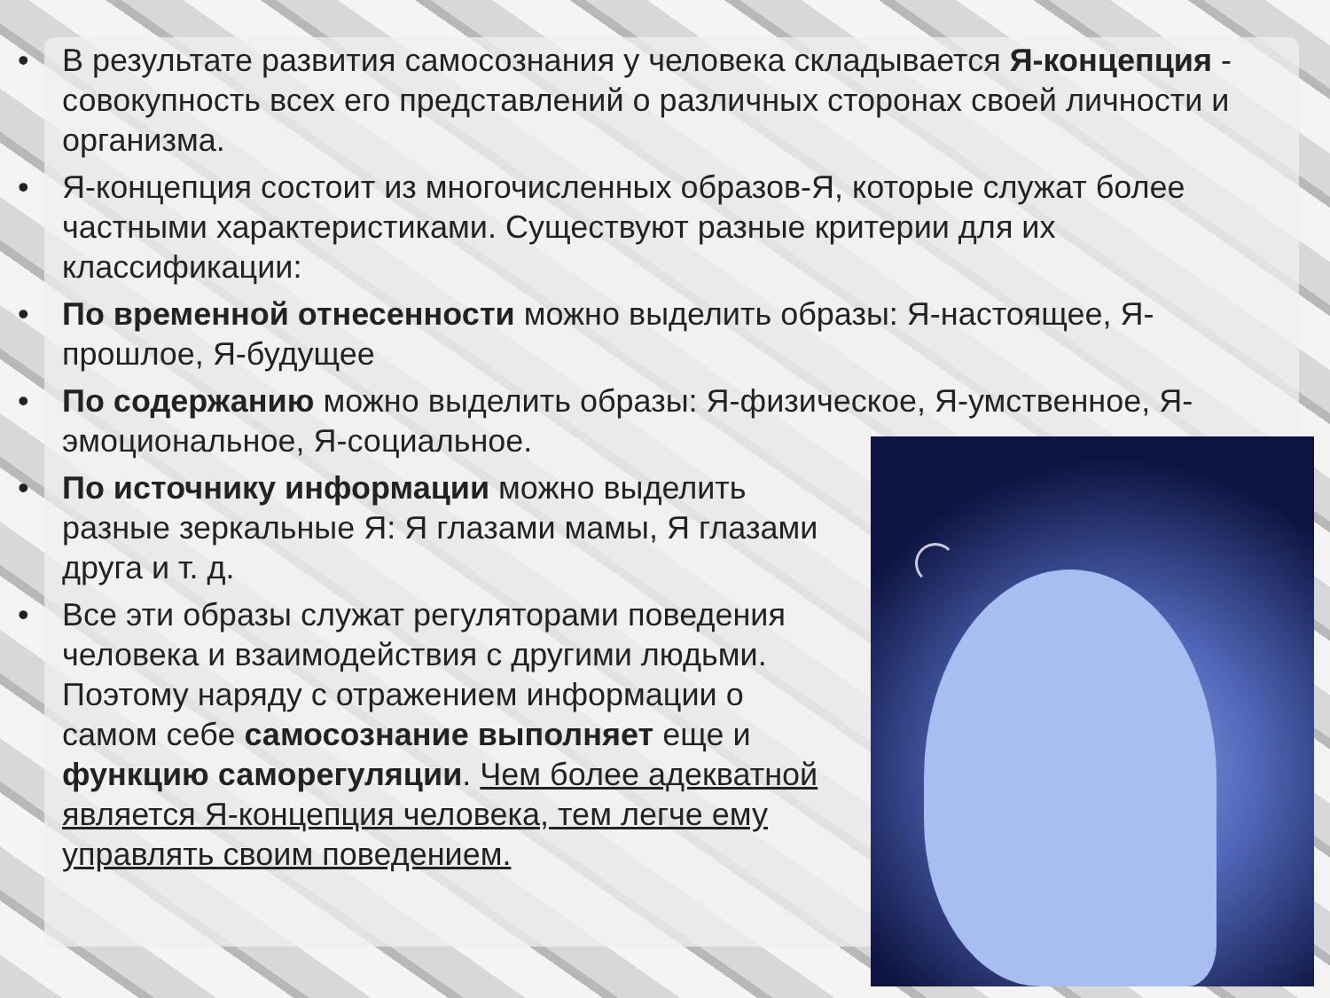• В результате развития самосознания у человека складывается Я-концепция - совокупность всех его представлений о различных сторонах своей личности и организма.
• Я-концепция состоит из многочисленных образов-Я, которые служат более частными характеристиками. Существуют разные критерии для их классификации:
• По временной отнесенности можно выделить образы: Я-настоящее, Я-прошлое, Я-будущее
• По содержанию можно выделить образы: Я-физическое, Я-умственное, Я-эмоциональное, Я-социальное.
• По источнику информации можно выделить разные зеркальные Я: Я глазами мамы, Я глазами друга и т. д.
• Все эти образы служат регуляторами поведения человека и взаимодействия с другими людьми. Поэтому наряду с отражением информации о самом себе самосознание выполняет еще и функцию саморегуляции. Чем более адекватной является Я-концепция человека, тем легче ему управлять своим поведением.